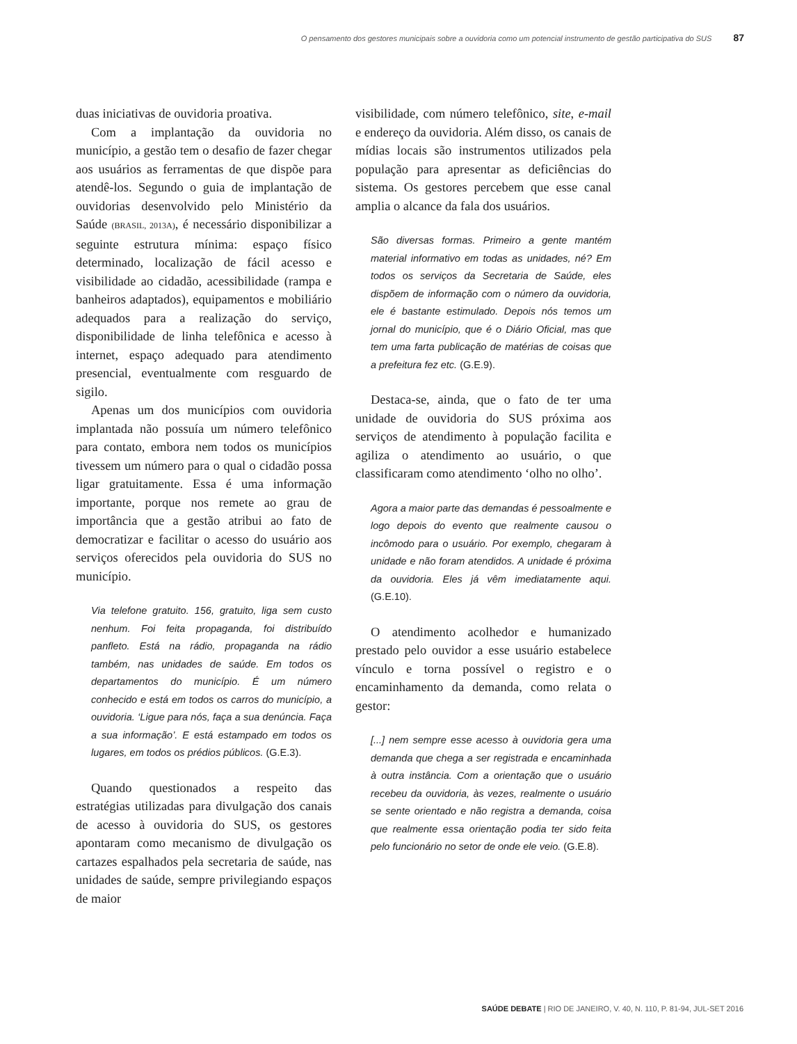O pensamento dos gestores municipais sobre a ouvidoria como um potencial instrumento de gestão participativa do SUS 87
duas iniciativas de ouvidoria proativa.
Com a implantação da ouvidoria no município, a gestão tem o desafio de fazer chegar aos usuários as ferramentas de que dispõe para atendê-los. Segundo o guia de implantação de ouvidorias desenvolvido pelo Ministério da Saúde (BRASIL, 2013A), é necessário disponibilizar a seguinte estrutura mínima: espaço físico determinado, localização de fácil acesso e visibilidade ao cidadão, acessibilidade (rampa e banheiros adaptados), equipamentos e mobiliário adequados para a realização do serviço, disponibilidade de linha telefônica e acesso à internet, espaço adequado para atendimento presencial, eventualmente com resguardo de sigilo.
Apenas um dos municípios com ouvidoria implantada não possuía um número telefônico para contato, embora nem todos os municípios tivessem um número para o qual o cidadão possa ligar gratuitamente. Essa é uma informação importante, porque nos remete ao grau de importância que a gestão atribui ao fato de democratizar e facilitar o acesso do usuário aos serviços oferecidos pela ouvidoria do SUS no município.
Via telefone gratuito. 156, gratuito, liga sem custo nenhum. Foi feita propaganda, foi distribuído panfleto. Está na rádio, propaganda na rádio também, nas unidades de saúde. Em todos os departamentos do município. É um número conhecido e está em todos os carros do município, a ouvidoria. ‘Ligue para nós, faça a sua denúncia. Faça a sua informação’. E está estampado em todos os lugares, em todos os prédios públicos. (G.E.3).
Quando questionados a respeito das estratégias utilizadas para divulgação dos canais de acesso à ouvidoria do SUS, os gestores apontaram como mecanismo de divulgação os cartazes espalhados pela secretaria de saúde, nas unidades de saúde, sempre privilegiando espaços de maior
visibilidade, com número telefônico, site, e-mail e endereço da ouvidoria. Além disso, os canais de mídias locais são instrumentos utilizados pela população para apresentar as deficiências do sistema. Os gestores percebem que esse canal amplia o alcance da fala dos usuários.
São diversas formas. Primeiro a gente mantém material informativo em todas as unidades, né? Em todos os serviços da Secretaria de Saúde, eles dispõem de informação com o número da ouvidoria, ele é bastante estimulado. Depois nós temos um jornal do município, que é o Diário Oficial, mas que tem uma farta publicação de matérias de coisas que a prefeitura fez etc. (G.E.9).
Destaca-se, ainda, que o fato de ter uma unidade de ouvidoria do SUS próxima aos serviços de atendimento à população facilita e agiliza o atendimento ao usuário, o que classificaram como atendimento ‘olho no olho’.
Agora a maior parte das demandas é pessoalmente e logo depois do evento que realmente causou o incômodo para o usuário. Por exemplo, chegaram à unidade e não foram atendidos. A unidade é próxima da ouvidoria. Eles já vêm imediatamente aqui. (G.E.10).
O atendimento acolhedor e humanizado prestado pelo ouvidor a esse usuário estabelece vínculo e torna possível o registro e o encaminhamento da demanda, como relata o gestor:
[...] nem sempre esse acesso à ouvidoria gera uma demanda que chega a ser registrada e encaminhada à outra instância. Com a orientação que o usuário recebeu da ouvidoria, às vezes, realmente o usuário se sente orientado e não registra a demanda, coisa que realmente essa orientação podia ter sido feita pelo funcionário no setor de onde ele veio. (G.E.8).
SAÚDE DEBATE | RIO DE JANEIRO, V. 40, N. 110, P. 81-94, JUL-SET 2016